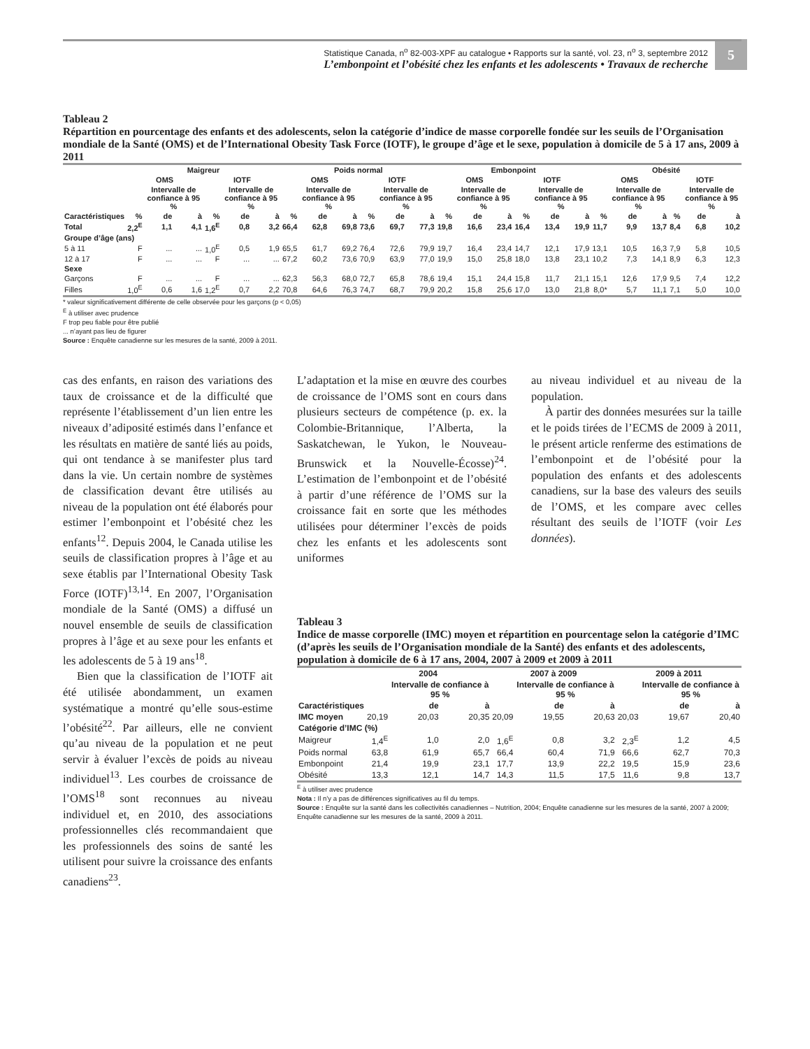Statistique Canada, n<sup>o</sup> 82-003-XPF au catalogue • Rapports sur la santé, vol. 23, n<sup>o</sup> 3, septembre 2012
L’embonpoint et l’obésité chez les enfants et les adolescents • Travaux de recherche
5
Tableau 2
Répartition en pourcentage des enfants et des adolescents, selon la catégorie d’indice de masse corporelle fondée sur les seuils de l’Organisation mondiale de la Santé (OMS) et de l’International Obesity Task Force (IOTF), le groupe d’âge et le sexe, population à domicile de 5 à 17 ans, 2009 à 2011
| | Maigreur | | | | | | Poids normal | | | | | | Embonpoint | | | | | | Obésité | | | | | |
| --- | --- | --- | --- | --- | --- | --- | --- | --- | --- | --- | --- | --- | --- | --- | --- | --- | --- | --- | --- | --- | --- | --- | --- | --- |
| | OMS | | | IOTF | | | OMS | | | IOTF | | | OMS | | | IOTF | | | OMS | | | IOTF | | |
| | | Intervalle de confiance à 95 % | | | Intervalle de confiance à 95 % | | | Intervalle de confiance à 95 % | | | Intervalle de confiance à 95 % | | | Intervalle de confiance à 95 % | | | Intervalle de confiance à 95 % | | | Intervalle de confiance à 95 % | | | Intervalle de confiance à 95 % | |
| Caractéristiques | % | de | à | % | de | à | % | de | à | % | de | à | % | de | à | % | de | à | % | de | à | % | de | à |
| Total | 2,2<sup>E</sup> | 1,1 | 4,1 | 1,6<sup>E</sup> | 0,8 | 3,2 | 66,4 | 62,8 | 69,8 | 73,6 | 69,7 | 77,3 | 19,8 | 16,6 | 23,4 | 16,4 | 13,4 | 19,9 | 11,7 | 9,9 | 13,7 | 8,4 | 6,8 | 10,2 |
| Groupe d’âge (ans) | | | | | | | | | | | | | | | | | | | | | | | | |
| 5 à 11 | F | ... | ... | 1,0<sup>E</sup> | 0,5 | 1,9 | 65,5 | 61,7 | 69,2 | 76,4 | 72,6 | 79,9 | 19,7 | 16,4 | 23,4 | 14,7 | 12,1 | 17,9 | 13,1 | 10,5 | 16,3 | 7,9 | 5,8 | 10,5 |
| 12 à 17 | F | ... | ... | F | ... | ... | 67,2 | 60,2 | 73,6 | 70,9 | 63,9 | 77,0 | 19,9 | 15,0 | 25,8 | 18,0 | 13,8 | 23,1 | 10,2 | 7,3 | 14,1 | 8,9 | 6,3 | 12,3 |
| Sexe | | | | | | | | | | | | | | | | | | | | | | | | |
| Garçons | F | ... | ... | F | ... | ... | 62,3 | 56,3 | 68,0 | 72,7 | 65,8 | 78,6 | 19,4 | 15,1 | 24,4 | 15,8 | 11,7 | 21,1 | 15,1 | 12,6 | 17,9 | 9,5 | 7,4 | 12,2 |
| Filles | 1,0<sup>E</sup> | 0,6 | 1,6 | 1,2<sup>E</sup> | 0,7 | 2,2 | 70,8 | 64,6 | 76,3 | 74,7 | 68,7 | 79,9 | 20,2 | 15,8 | 25,6 | 17,0 | 13,0 | 21,8 | 8,0* | 5,7 | 11,1 | 7,1 | 5,0 | 10,0 |
* valeur significativement différente de celle observée pour les garçons (p < 0,05)
<sup>E</sup> à utiliser avec prudence
F trop peu fiable pour être publié
... n’ayant pas lieu de figurer
Source : Enquête canadienne sur les mesures de la santé, 2009 à 2011.
cas des enfants, en raison des variations des taux de croissance et de la difficulté que représente l’établissement d’un lien entre les niveaux d’adiposité estimés dans l’enfance et les résultats en matière de santé liés au poids, qui ont tendance à se manifester plus tard dans la vie. Un certain nombre de systèmes de classification devant être utilisés au niveau de la population ont été élaborés pour estimer l’embonpoint et l’obésité chez les enfants<sup>12</sup>. Depuis 2004, le Canada utilise les seuils de classification propres à l’âge et au sexe établis par l’International Obesity Task Force (IOTF)<sup>13,14</sup>. En 2007, l’Organisation mondiale de la Santé (OMS) a diffusé un nouvel ensemble de seuils de classification propres à l’âge et au sexe pour les enfants et les adolescents de 5 à 19 ans<sup>18</sup>.
Bien que la classification de l’IOTF ait été utilisée abondamment, un examen systématique a montré qu’elle sous-estime l’obésité<sup>22</sup>. Par ailleurs, elle ne convient qu’au niveau de la population et ne peut servir à évaluer l’excès de poids au niveau individuel<sup>13</sup>. Les courbes de croissance de l’OMS<sup>18</sup> sont reconnues au niveau individuel et, en 2010, des associations professionnelles clés recommandaient que les professionnels des soins de santé les utilisent pour suivre la croissance des enfants canadiens<sup>23</sup>.
L’adaptation et la mise en œuvre des courbes de croissance de l’OMS sont en cours dans plusieurs secteurs de compétence (p. ex. la Colombie-Britannique, l’Alberta, la Saskatchewan, le Yukon, le Nouveau-Brunswick et la Nouvelle-Écosse)<sup>24</sup>. L’estimation de l’embonpoint et de l’obésité à partir d’une référence de l’OMS sur la croissance fait en sorte que les méthodes utilisées pour déterminer l’excès de poids chez les enfants et les adolescents sont uniformes
au niveau individuel et au niveau de la population.
À partir des données mesurées sur la taille et le poids tirées de l’ECMS de 2009 à 2011, le présent article renferme des estimations de l’embonpoint et de l’obésité pour la population des enfants et des adolescents canadiens, sur la base des valeurs des seuils de l’OMS, et les compare avec celles résultant des seuils de l’IOTF (voir Les données).
Tableau 3
Indice de masse corporelle (IMC) moyen et répartition en pourcentage selon la catégorie d’IMC (d’après les seuils de l’Organisation mondiale de la Santé) des enfants et des adolescents, population à domicile de 6 à 17 ans, 2004, 2007 à 2009 et 2009 à 2011
| | 2004 | | | 2007 à 2009 | | | 2009 à 2011 | | |
| --- | --- | --- | --- | --- | --- | --- | --- | --- | --- |
| | | Intervalle de confiance à 95 % | | | Intervalle de confiance à 95 % | | | Intervalle de confiance à 95 % | |
| Caractéristiques | | de | à | | de | à | | de | à |
| IMC moyen | 20,19 | 20,03 | 20,35 | 20,09 | 19,55 | 20,63 | 20,03 | 19,67 | 20,40 |
| Catégorie d’IMC (%) | | | | | | | | | |
| Maigreur | 1,4<sup>E</sup> | 1,0 | 2,0 | 1,6<sup>E</sup> | 0,8 | 3,2 | 2,3<sup>E</sup> | 1,2 | 4,5 |
| Poids normal | 63,8 | 61,9 | 65,7 | 66,4 | 60,4 | 71,9 | 66,6 | 62,7 | 70,3 |
| Embonpoint | 21,4 | 19,9 | 23,1 | 17,7 | 13,9 | 22,2 | 19,5 | 15,9 | 23,6 |
| Obésité | 13,3 | 12,1 | 14,7 | 14,3 | 11,5 | 17,5 | 11,6 | 9,8 | 13,7 |
<sup>E</sup> à utiliser avec prudence
Nota : Il n’y a pas de différences significatives au fil du temps.
Source : Enquête sur la santé dans les collectivités canadiennes – Nutrition, 2004; Enquête canadienne sur les mesures de la santé, 2007 à 2009; Enquête canadienne sur les mesures de la santé, 2009 à 2011.